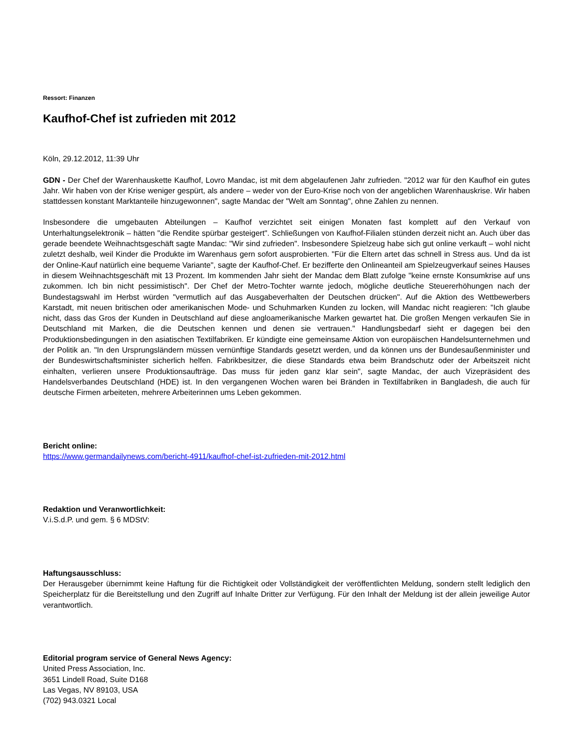Ressort: Finanzen
Kaufhof-Chef ist zufrieden mit 2012
Köln, 29.12.2012, 11:39 Uhr
GDN - Der Chef der Warenhauskette Kaufhof, Lovro Mandac, ist mit dem abgelaufenen Jahr zufrieden. "2012 war für den Kaufhof ein gutes Jahr. Wir haben von der Krise weniger gespürt, als andere – weder von der Euro-Krise noch von der angeblichen Warenhauskrise. Wir haben stattdessen konstant Marktanteile hinzugewonnen", sagte Mandac der "Welt am Sonntag", ohne Zahlen zu nennen.
Insbesondere die umgebauten Abteilungen – Kaufhof verzichtet seit einigen Monaten fast komplett auf den Verkauf von Unterhaltungselektronik – hätten "die Rendite spürbar gesteigert". Schließungen von Kaufhof-Filialen stünden derzeit nicht an. Auch über das gerade beendete Weihnachtsgeschäft sagte Mandac: "Wir sind zufrieden". Insbesondere Spielzeug habe sich gut online verkauft – wohl nicht zuletzt deshalb, weil Kinder die Produkte im Warenhaus gern sofort ausprobierten. "Für die Eltern artet das schnell in Stress aus. Und da ist der Online-Kauf natürlich eine bequeme Variante", sagte der Kaufhof-Chef. Er bezifferte den Onlineanteil am Spielzeugverkauf seines Hauses in diesem Weihnachtsgeschäft mit 13 Prozent. Im kommenden Jahr sieht der Mandac dem Blatt zufolge "keine ernste Konsumkrise auf uns zukommen. Ich bin nicht pessimistisch". Der Chef der Metro-Tochter warnte jedoch, mögliche deutliche Steuererhöhungen nach der Bundestagswahl im Herbst würden "vermutlich auf das Ausgabeverhalten der Deutschen drücken". Auf die Aktion des Wettbewerbers Karstadt, mit neuen britischen oder amerikanischen Mode- und Schuhmarken Kunden zu locken, will Mandac nicht reagieren: "Ich glaube nicht, dass das Gros der Kunden in Deutschland auf diese angloamerikanische Marken gewartet hat. Die großen Mengen verkaufen Sie in Deutschland mit Marken, die die Deutschen kennen und denen sie vertrauen." Handlungsbedarf sieht er dagegen bei den Produktionsbedingungen in den asiatischen Textilfabriken. Er kündigte eine gemeinsame Aktion von europäischen Handelsunternehmen und der Politik an. "In den Ursprungsländern müssen vernünftige Standards gesetzt werden, und da können uns der Bundesaußenminister und der Bundeswirtschaftsminister sicherlich helfen. Fabrikbesitzer, die diese Standards etwa beim Brandschutz oder der Arbeitszeit nicht einhalten, verlieren unsere Produktionsaufträge. Das muss für jeden ganz klar sein", sagte Mandac, der auch Vizepräsident des Handelsverbandes Deutschland (HDE) ist. In den vergangenen Wochen waren bei Bränden in Textilfabriken in Bangladesh, die auch für deutsche Firmen arbeiteten, mehrere Arbeiterinnen ums Leben gekommen.
Bericht online:
https://www.germandailynews.com/bericht-4911/kaufhof-chef-ist-zufrieden-mit-2012.html
Redaktion und Veranwortlichkeit:
V.i.S.d.P. und gem. § 6 MDStV:
Haftungsausschluss:
Der Herausgeber übernimmt keine Haftung für die Richtigkeit oder Vollständigkeit der veröffentlichten Meldung, sondern stellt lediglich den Speicherplatz für die Bereitstellung und den Zugriff auf Inhalte Dritter zur Verfügung. Für den Inhalt der Meldung ist der allein jeweilige Autor verantwortlich.
Editorial program service of General News Agency:
United Press Association, Inc.
3651 Lindell Road, Suite D168
Las Vegas, NV 89103, USA
(702) 943.0321 Local